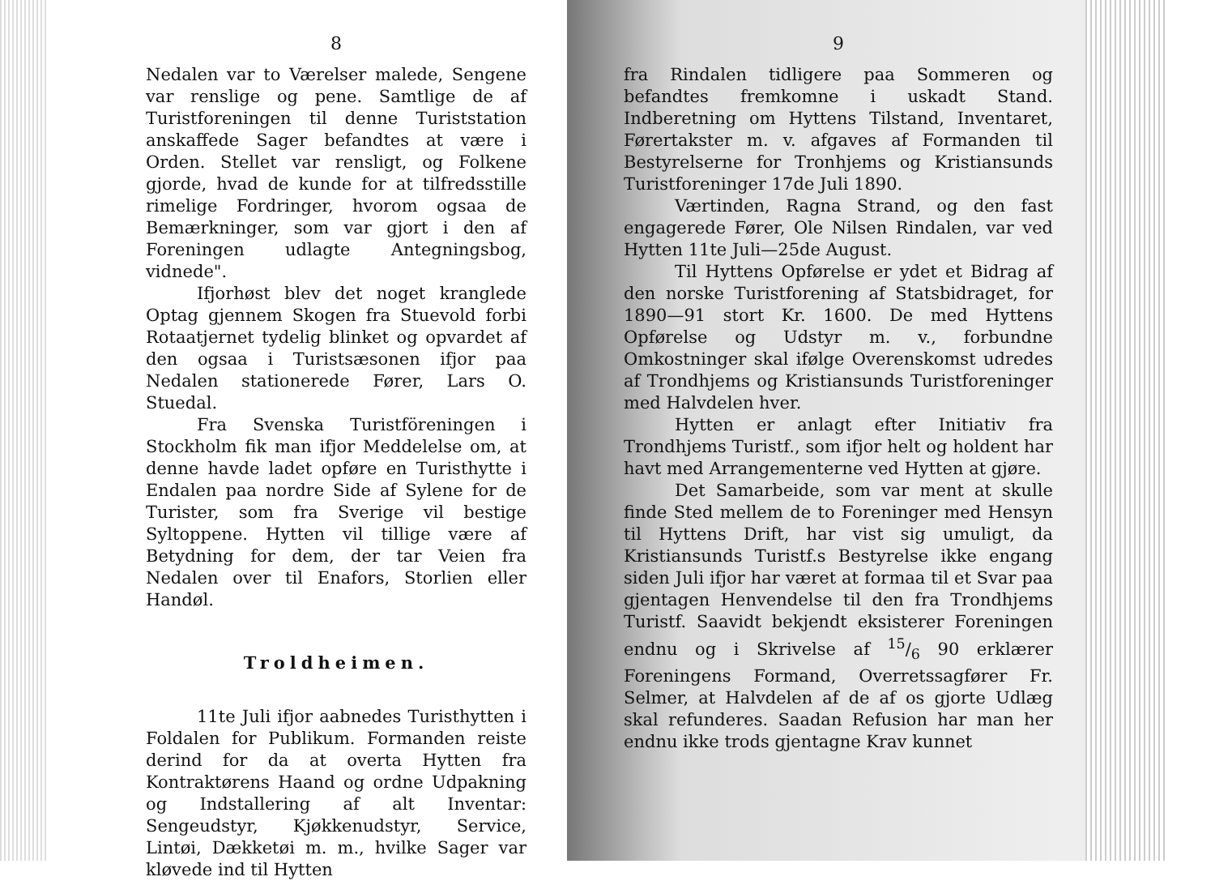8
Nedalen var to Værelser malede, Sengene var renslige og pene. Samtlige de af Turistforeningen til denne Turiststation anskaffede Sager befandtes at være i Orden. Stellet var rensligt, og Folkene gjorde, hvad de kunde for at tilfredsstille rimelige Fordringer, hvorom ogsaa de Bemærkninger, som var gjort i den af Foreningen udlagte Antegningsbog, vidnede".
Ifjorhøst blev det noget kranglede Optag gjennem Skogen fra Stuevold forbi Rotaatjernet tydelig blinket og opvardet af den ogsaa i Turistsæsonen ifjor paa Nedalen stationerede Fører, Lars O. Stuedal.
Fra Svenska Turistföreningen i Stockholm fik man ifjor Meddelelse om, at denne havde ladet opføre en Turisthytte i Endalen paa nordre Side af Sylene for de Turister, som fra Sverige vil bestige Syltoppene. Hytten vil tillige være af Betydning for dem, der tar Veien fra Nedalen over til Enafors, Storlien eller Handøl.
Troldheimen.
11te Juli ifjor aabnedes Turisthytten i Foldalen for Publikum. Formanden reiste derind for da at overta Hytten fra Kontraktørens Haand og ordne Udpakning og Indstallering af alt Inventar: Sengeudstyr, Kjøkkenudstyr, Service, Lintøi, Dækketøi m. m., hvilke Sager var kløvede ind til Hytten
9
fra Rindalen tidligere paa Sommeren og befandtes fremkomne i uskadt Stand. Indberetning om Hyttens Tilstand, Inventaret, Førertakster m. v. afgaves af Formanden til Bestyrelserne for Tronhjems og Kristiansunds Turistforeninger 17de Juli 1890.
Værtinden, Ragna Strand, og den fast engagerede Fører, Ole Nilsen Rindalen, var ved Hytten 11te Juli—25de August.
Til Hyttens Opførelse er ydet et Bidrag af den norske Turistforening af Statsbidraget, for 1890—91 stort Kr. 1600. De med Hyttens Opførelse og Udstyr m. v., forbundne Omkostninger skal ifølge Overenskomst udredes af Trondhjems og Kristiansunds Turistforeninger med Halvdelen hver.
Hytten er anlagt efter Initiativ fra Trondhjems Turistf., som ifjor helt og holdent har havt med Arrangementerne ved Hytten at gjøre.
Det Samarbeide, som var ment at skulle finde Sted mellem de to Foreninger med Hensyn til Hyttens Drift, har vist sig umuligt, da Kristiansunds Turistf.s Bestyrelse ikke engang siden Juli ifjor har været at formaa til et Svar paa gjentagen Henvendelse til den fra Trondhjems Turistf. Saavidt bekjendt eksisterer Foreningen endnu og i Skrivelse af 15/6 90 erklærer Foreningens Formand, Overretssagfører Fr. Selmer, at Halvdelen af de af os gjorte Udlæg skal refunderes. Saadan Refusion har man her endnu ikke trods gjentagne Krav kunnet